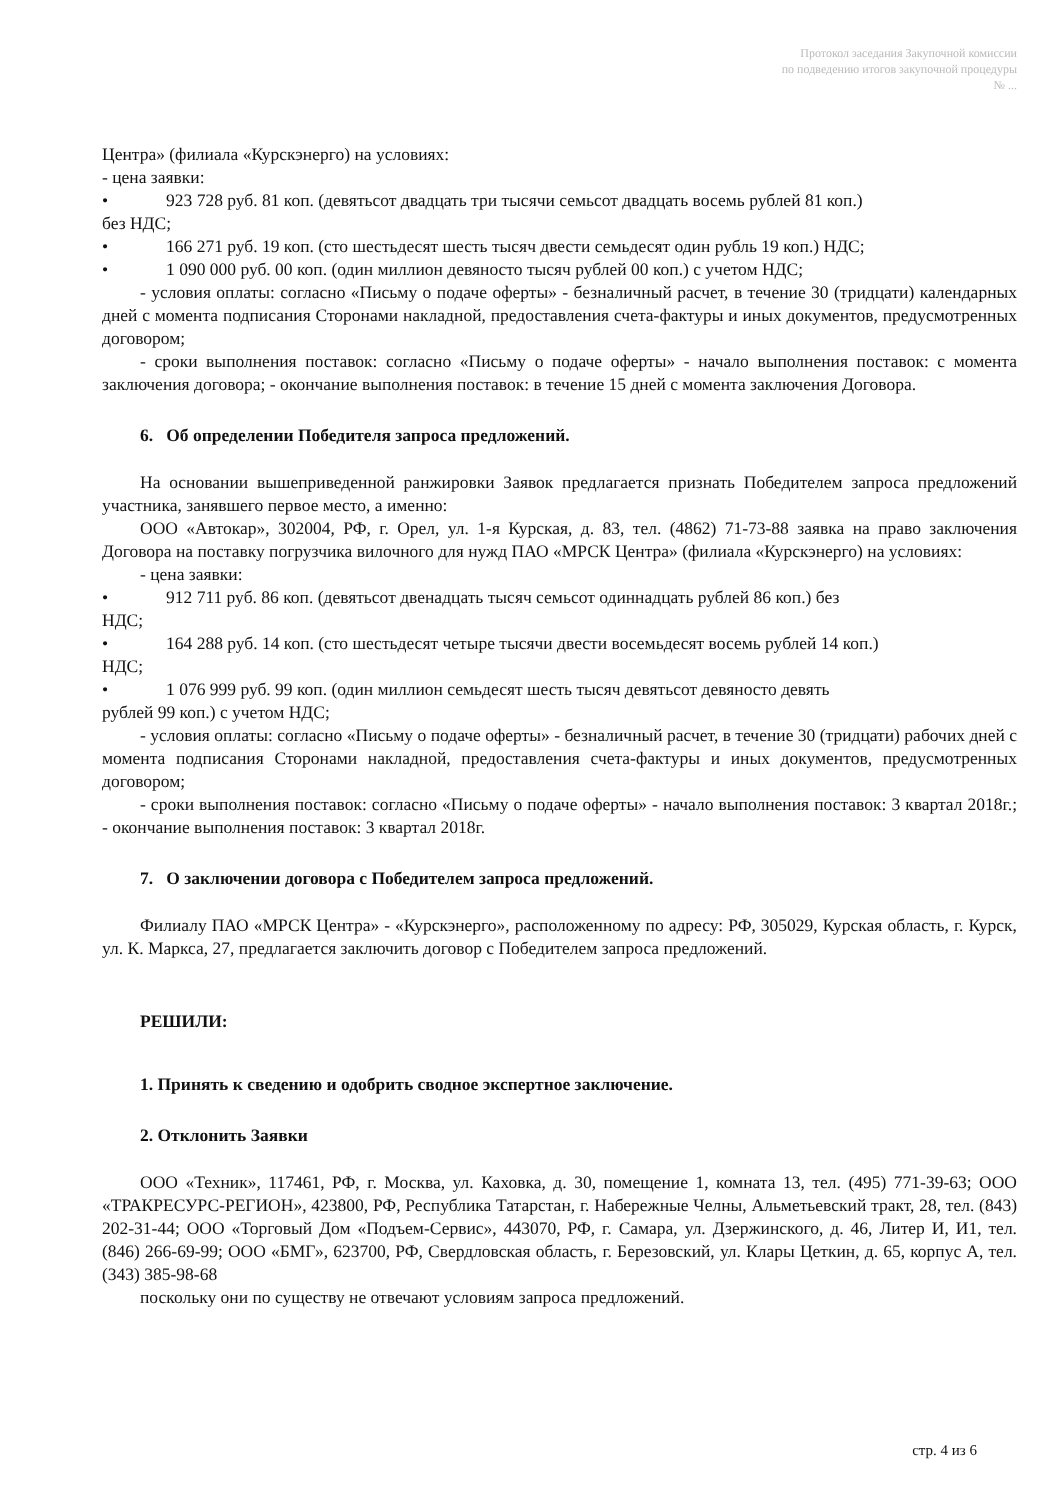Протокол заседания Закупочной комиссии
по подведению итогов закупочной процедуры
№ ...
Центра» (филиала «Курскэнерго) на условиях:
- цена заявки:
• 923 728 руб. 81 коп. (девятьсот двадцать три тысячи семьсот двадцать восемь рублей 81 коп.)
без НДС;
• 166 271 руб. 19 коп. (сто шестьдесят шесть тысяч двести семьдесят один рубль 19 коп.) НДС;
• 1 090 000 руб. 00 коп. (один миллион девяносто тысяч рублей 00 коп.) с учетом НДС;
- условия оплаты: согласно «Письму о подаче оферты» - безналичный расчет, в течение 30 (тридцати) календарных дней с момента подписания Сторонами накладной, предоставления счета-фактуры и иных документов, предусмотренных договором;
- сроки выполнения поставок: согласно «Письму о подаче оферты» - начало выполнения поставок: с момента заключения договора; - окончание выполнения поставок: в течение 15 дней с момента заключения Договора.
6. Об определении Победителя запроса предложений.
На основании вышеприведенной ранжировки Заявок предлагается признать Победителем запроса предложений участника, занявшего первое место, а именно:
ООО «Автокар», 302004, РФ, г. Орел, ул. 1-я Курская, д. 83, тел. (4862) 71-73-88 заявка на право заключения Договора на поставку погрузчика вилочного для нужд ПАО «МРСК Центра» (филиала «Курскэнерго) на условиях:
- цена заявки:
• 912 711 руб. 86 коп. (девятьсот двенадцать тысяч семьсот одиннадцать рублей 86 коп.) без
НДС;
• 164 288 руб. 14 коп. (сто шестьдесят четыре тысячи двести восемьдесят восемь рублей 14 коп.)
НДС;
• 1 076 999 руб. 99 коп. (один миллион семьдесят шесть тысяч девятьсот девяносто девять
рублей 99 коп.) с учетом НДС;
- условия оплаты: согласно «Письму о подаче оферты» - безналичный расчет, в течение 30 (тридцати) рабочих дней с момента подписания Сторонами накладной, предоставления счета-фактуры и иных документов, предусмотренных договором;
- сроки выполнения поставок: согласно «Письму о подаче оферты» - начало выполнения поставок: 3 квартал 2018г.; - окончание выполнения поставок: 3 квартал 2018г.
7. О заключении договора с Победителем запроса предложений.
Филиалу ПАО «МРСК Центра» - «Курскэнерго», расположенному по адресу: РФ, 305029, Курская область, г. Курск, ул. К. Маркса, 27, предлагается заключить договор с Победителем запроса предложений.
РЕШИЛИ:
1. Принять к сведению и одобрить сводное экспертное заключение.
2. Отклонить Заявки
ООО «Техник», 117461, РФ, г. Москва, ул. Каховка, д. 30, помещение 1, комната 13, тел. (495) 771-39-63; ООО «ТРАКРЕСУРС-РЕГИОН», 423800, РФ, Республика Татарстан, г. Набережные Челны, Альметьевский тракт, 28, тел. (843) 202-31-44; ООО «Торговый Дом «Подъем-Сервис», 443070, РФ, г. Самара, ул. Дзержинского, д. 46, Литер И, И1, тел. (846) 266-69-99; ООО «БМГ», 623700, РФ, Свердловская область, г. Березовский, ул. Клары Цеткин, д. 65, корпус А, тел. (343) 385-98-68
поскольку они по существу не отвечают условиям запроса предложений.
стр. 4 из 6